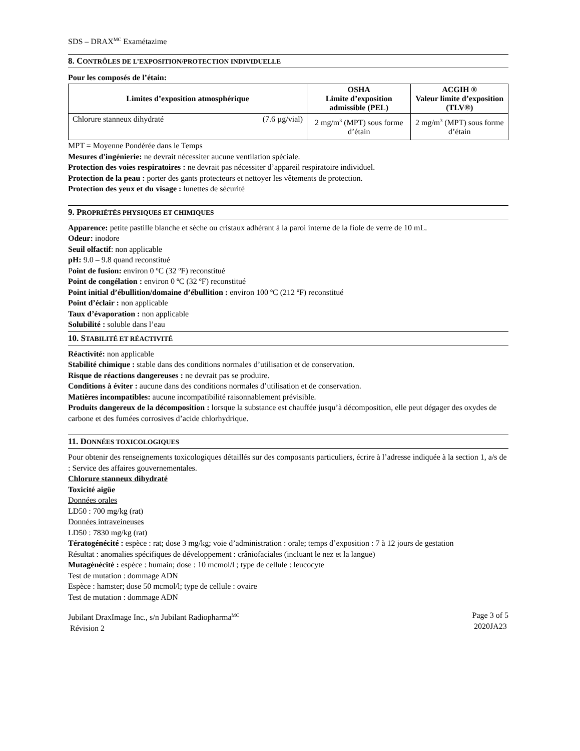SDS – DRAX<sup>MC</sup> Examétazime
8. CONTRÔLES DE L’EXPOSITION/PROTECTION INDIVIDUELLE
Pour les composés de l’étain:
| Limites d’exposition atmosphérique | OSHA Limite d’exposition admissible (PEL) | ACGIH ® Valeur limite d’exposition (TLV®) |
| --- | --- | --- |
| Chlorure stanneux dihydraté (7.6 µg/vial) | 2 mg/m<sup>3</sup> (MPT) sous forme d’étain | 2 mg/m<sup>3</sup> (MPT) sous forme d’étain |
MPT = Moyenne Pondérée dans le Temps
Mesures d'ingénierie: ne devrait nécessiter aucune ventilation spéciale.
Protection des voies respiratoires : ne devrait pas nécessiter d’appareil respiratoire individuel.
Protection de la peau : porter des gants protecteurs et nettoyer les vêtements de protection.
Protection des yeux et du visage : lunettes de sécurité
9. PROPRIÉTÉS PHYSIQUES ET CHIMIQUES
Apparence: petite pastille blanche et sèche ou cristaux adhérant à la paroi interne de la fiole de verre de 10 mL.
Odeur: inodore
Seuil olfactif: non applicable
pH: 9.0 – 9.8 quand reconstitué
Point de fusion: environ 0 ºC (32 ºF) reconstitué
Point de congélation : environ 0 ºC (32 ºF) reconstitué
Point initial d’ébullition/domaine d’ébullition : environ 100 ºC (212 ºF) reconstitué
Point d’éclair : non applicable
Taux d’évaporation : non applicable
Solubilité : soluble dans l’eau
10. STABILITÉ ET RÉACTIVITÉ
Réactivité: non applicable
Stabilité chimique : stable dans des conditions normales d’utilisation et de conservation.
Risque de réactions dangereuses : ne devrait pas se produire.
Conditions à éviter : aucune dans des conditions normales d’utilisation et de conservation.
Matières incompatibles: aucune incompatibilité raisonnablement prévisible.
Produits dangereux de la décomposition : lorsque la substance est chauffée jusqu’à décomposition, elle peut dégager des oxydes de carbone et des fumées corrosives d’acide chlorhydrique.
11. DONNÉES TOXICOLOGIQUES
Pour obtenir des renseignements toxicologiques détaillés sur des composants particuliers, écrire à l’adresse indiquée à la section 1, a/s de : Service des affaires gouvernementales.
Chlorure stanneux dihydraté
Toxicité aigüe
Données orales
LD50 : 700 mg/kg (rat)
Données intraveineuses
LD50 : 7830 mg/kg (rat)
Tératogénécité : espèce : rat; dose 3 mg/kg; voie d’administration : orale; temps d’exposition : 7 à 12 jours de gestation
Résultat : anomalies spécifiques de développement : crâniofaciales (incluant le nez et la langue)
Mutagénécité : espèce : humain; dose : 10 mcmol/l ; type de cellule : leucocyte
Test de mutation : dommage ADN
Espèce : hamster; dose 50 mcmol/l; type de cellule : ovaire
Test de mutation : dommage ADN
Jubilant DraxImage Inc., s/n Jubilant Radiopharma<sup>MC</sup>
Révision 2
Page 3 of 5
2020JA23